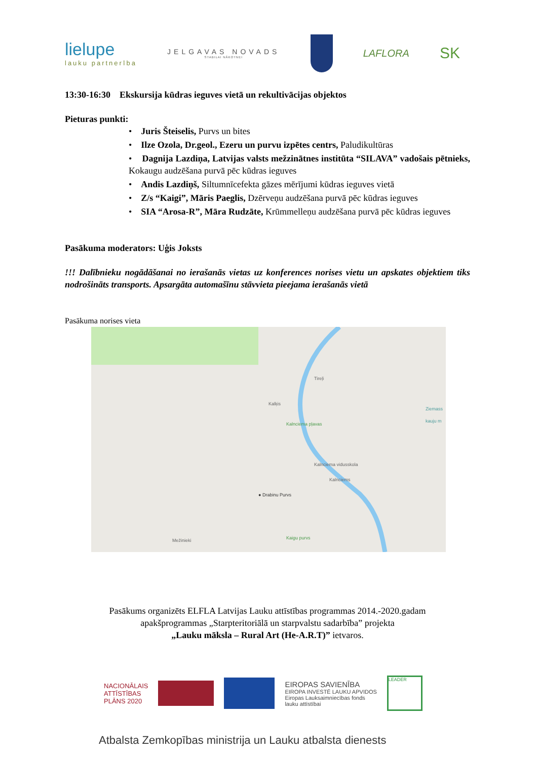lielupe
lauku partnerība
JELGAVAS NOVADS
STABILAI NĀKOTNEI
LAFLORA
SK
13:30-16:30 Ekskursija kūdras ieguves vietā un rekultivācijas objektos
Pieturas punkti:
• Juris Šteiselis, Purvs un bites
• Ilze Ozola, Dr.geol., Ezeru un purvu izpētes centrs, Paludikultūras
• Dagnija Lazdiņa, Latvijas valsts mežzinātnes institūta “SILAVA” vadošais pētnieks, Kokaugu audzēšana purvā pēc kūdras ieguves
• Andis Lazdiņš, Siltumnīcefekta gāzes mērījumi kūdras ieguves vietā
• Z/s “Kaigi”, Māris Paeglis, Dzērveņu audzēšana purvā pēc kūdras ieguves
• SIA “Arosa-R”, Māra Rudzāte, Krūmmelleņu audzēšana purvā pēc kūdras ieguves
Pasākuma moderators: Uģis Joksts
!!! Dalībnieku nogādāšanai no ierašanās vietas uz konferences norises vietu un apskates objektiem tiks nodrošināts transports. Apsargāta automašīnu stāvvieta pieejama ierašanās vietā
Pasākuma norises vieta
Tireļi
Kalķis
Kalnciema pļavas
Kalnciema vidusskola
Kalnciems
● Drabinu Purvs
Mežinieki Kaigu purvs
Ziemass kauju m
Pasākums organizēts ELFLA Latvijas Lauku attīstības programmas 2014.-2020.gadam
apakšprogrammas „Starpteritoriālā un starpvalstu sadarbība” projekta
„Lauku māksla – Rural Art (He-A.R.T)” ietvaros.
NACIONĀLAIS
ATTĪSTĪBAS
PLĀNS 2020
EIROPAS SAVIENĪBA
EIROPA INVESTĒ LAUKU APVIDOS
Eiropas Lauksaimniecības fonds
lauku attīstībai
LEADER
Atbalsta Zemkopības ministrija un Lauku atbalsta dienests